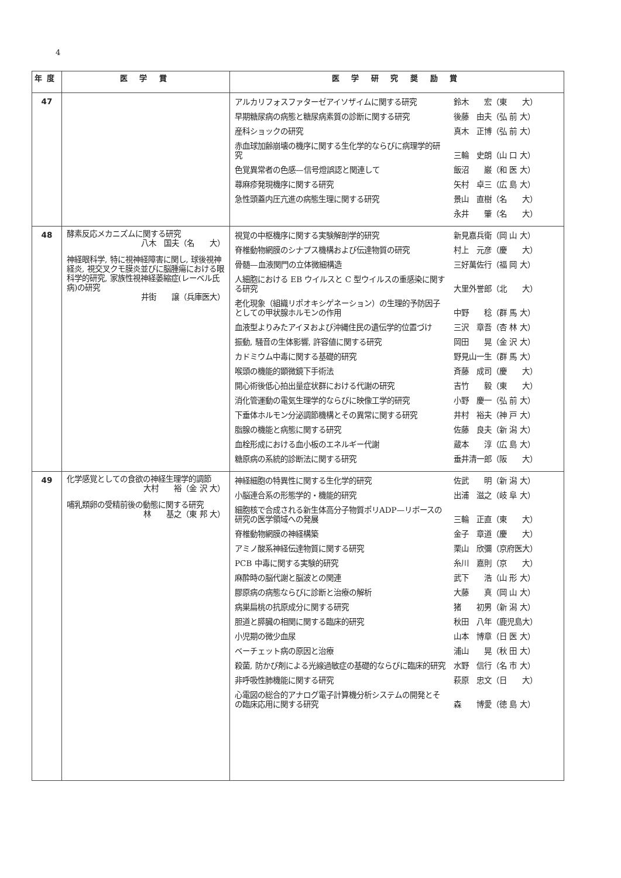4
| 年度 | 医 学 賞 | 医 学 研 究 奨 励 賞 |
| --- | --- | --- |
| 47 | | アルカリフォスファターゼアイソザイムに関する研究 鈴木 宏（東 大） 早期糖尿病の病態と糖尿病素質の診断に関する研究 後藤 由夫（弘 前 大） 産科ショックの研究 真木 正博（弘 前 大） 赤血球加齢崩壊の機序に関する生化学的ならびに病理学的研究 三輪 史朗（山 口 大） 色覚異常者の色感—信号燈誤認と関連して 飯沼 巌（和 医 大） 蕁麻疹発現機序に関する研究 矢村 卓三（広 島 大） 急性頭蓋内圧亢進の病態生理に関する研究 景山 直樹（名 大） 永井 肇（名 大） |
| 48 | 酵素反応メカニズムに関する研究 八木 国夫（名 大） 神経眼科学, 特に視神経障害に関し, 球後視神経炎, 視交叉クモ膜炎並びに脳腫瘍における眼科学的研究, 家族性視神経萎縮症(レーベル氏病)の研究 井街 譲（兵庫医大） | 視覚の中枢機序に関する実験解剖学的研究 新見嘉兵衛（岡 山 大） 脊椎動物網膜のシナプス機構および伝達物質の研究 村上 元彦（慶 大） 骨髄—血液関門の立体微細構造 三好萬佐行（福 岡 大） 人細胞における EB ウイルスと C 型ウイルスの重感染に関する研究 大里外誉郎（北 大） 老化現象（組織リポオキシゲネーション）の生理的予防因子としての甲状腺ホルモンの作用 中野 稔（群 馬 大） 血液型よりみたアイヌおよび沖縄住民の遺伝学的位置づけ 三沢 章吾（杏 林 大） 振動, 騒音の生体影響, 許容値に関する研究 岡田 晃（金 沢 大） カドミウム中毒に関する基礎的研究 野見山一生（群 馬 大） 喉頭の機能的顕微鏡下手術法 斉藤 成司（慶 大） 開心術後低心拍出量症状群における代謝の研究 吉竹 毅（東 大） 消化管運動の電気生理学的ならびに映像工学的研究 小野 慶一（弘 前 大） 下垂体ホルモン分泌調節機構とその異常に関する研究 井村 裕夫（神 戸 大） 脂腺の機能と病態に関する研究 佐藤 良夫（新 潟 大） 血栓形成における血小板のエネルギー代謝 蔵本 淳（広 島 大） 糖原病の系統的診断法に関する研究 垂井清一郎（阪 大） |
| 49 | 化学感覚としての食欲の神経生理学的調節 大村 裕（金 沢 大） 哺乳類卵の受精前後の動態に関する研究 林 基之（東 邦 大） | 神経細胞の特異性に関する生化学的研究 佐武 明（新 潟 大） 小脳連合系の形態学的・機能的研究 出浦 滋之（岐 阜 大） 細胞核で合成される新生体高分子物質ポリADP—リボースの研究の医学領域への発展 三輪 正直（東 大） 脊椎動物網膜の神経構築 金子 章道（慶 大） アミノ酸系神経伝達物質に関する研究 栗山 欣彌（京府医大） PCB 中毒に関する実験的研究 糸川 嘉則（京 大） 麻酔時の脳代謝と脳波との関連 武下 浩（山 形 大） 膠原病の病態ならびに診断と治療の解析 大藤 真（岡 山 大） 病巣扁桃の抗原成分に関する研究 猪 初男（新 潟 大） 胆道と膵臓の相関に関する臨床的研究 秋田 八年（鹿児島大） 小児期の微少血尿 山本 博章（日 医 大） ベーチェット病の原因と治療 浦山 晃（秋 田 大） 殺菌, 防かび剤による光線過敏症の基礎的ならびに臨床的研究 水野 信行（名 市 大） 非呼吸性肺機能に関する研究 萩原 忠文（日 大） 心電図の総合的アナログ電子計算機分析システムの開発とその臨床応用に関する研究 森 博愛（徳 島 大） |